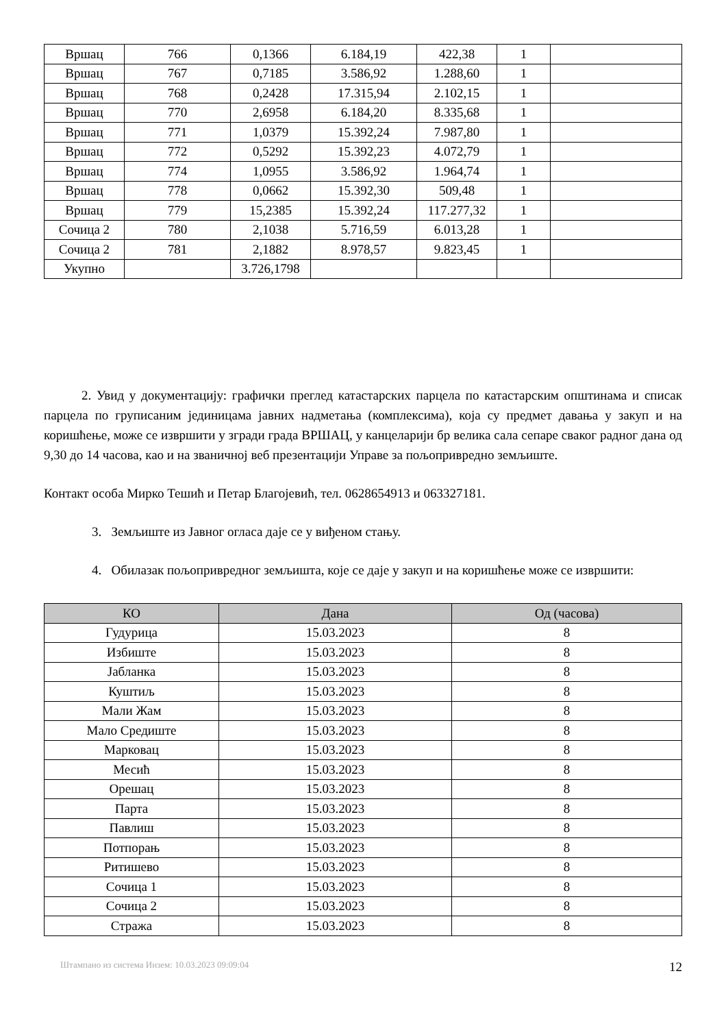| Вршац | 766 | 0,1366 | 6.184,19 | 422,38 | 1 | |
| Вршац | 767 | 0,7185 | 3.586,92 | 1.288,60 | 1 | |
| Вршац | 768 | 0,2428 | 17.315,94 | 2.102,15 | 1 | |
| Вршац | 770 | 2,6958 | 6.184,20 | 8.335,68 | 1 | |
| Вршац | 771 | 1,0379 | 15.392,24 | 7.987,80 | 1 | |
| Вршац | 772 | 0,5292 | 15.392,23 | 4.072,79 | 1 | |
| Вршац | 774 | 1,0955 | 3.586,92 | 1.964,74 | 1 | |
| Вршац | 778 | 0,0662 | 15.392,30 | 509,48 | 1 | |
| Вршац | 779 | 15,2385 | 15.392,24 | 117.277,32 | 1 | |
| Сочица 2 | 780 | 2,1038 | 5.716,59 | 6.013,28 | 1 | |
| Сочица 2 | 781 | 2,1882 | 8.978,57 | 9.823,45 | 1 | |
| Укупно | | 3.726,1798 | | | | |
2. Увид у документацију: графички преглед катастарских парцела по катастарским општинама и списак парцела по груписаним јединицама јавних надметања (комплексима), која су предмет давања у закуп и на коришћење, може се извршити у згради града ВРШАЦ, у канцеларији бр велика сала сепаре сваког радног дана од 9,30 до 14 часова, као и на званичној веб презентацији Управе за пољопривредно земљиште.
Контакт особа Мирко Тешић и Петар Благојевић, тел. 0628654913 и 063327181.
3. Земљиште из Јавног огласа даје се у виђеном стању.
4. Обилазак пољопривредног земљишта, које се даје у закуп и на коришћење може се извршити:
| КО | Дана | Од (часова) |
| --- | --- | --- |
| Гудурица | 15.03.2023 | 8 |
| Избиште | 15.03.2023 | 8 |
| Јабланка | 15.03.2023 | 8 |
| Куштиљ | 15.03.2023 | 8 |
| Мали Жам | 15.03.2023 | 8 |
| Мало Средиште | 15.03.2023 | 8 |
| Марковац | 15.03.2023 | 8 |
| Месић | 15.03.2023 | 8 |
| Орешац | 15.03.2023 | 8 |
| Парта | 15.03.2023 | 8 |
| Павлиш | 15.03.2023 | 8 |
| Потпорањ | 15.03.2023 | 8 |
| Ритишево | 15.03.2023 | 8 |
| Сочица 1 | 15.03.2023 | 8 |
| Сочица 2 | 15.03.2023 | 8 |
| Стража | 15.03.2023 | 8 |
Штампано из система Инзем: 10.03.2023 09:09:04 12